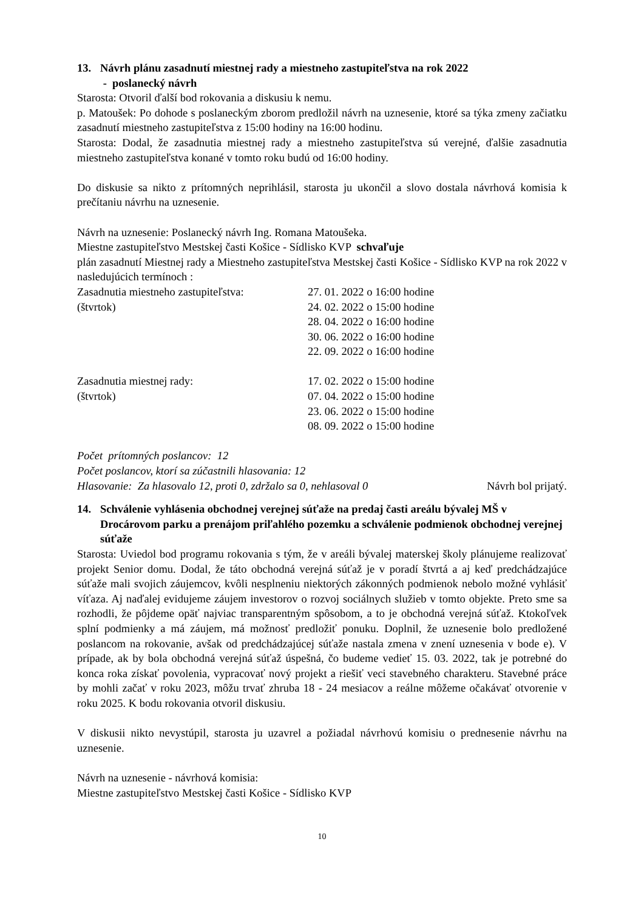13. Návrh plánu zasadnutí miestnej rady a miestneho zastupiteľstva na rok 2022
- poslanecký návrh
Starosta: Otvoril ďalší bod rokovania a diskusiu k nemu.
p. Matoušek: Po dohode s poslaneckým zborom predložil návrh na uznesenie, ktoré sa týka zmeny začiatku zasadnutí miestneho zastupiteľstva z 15:00 hodiny na 16:00 hodinu.
Starosta: Dodal, že zasadnutia miestnej rady a miestneho zastupiteľstva sú verejné, ďalšie zasadnutia miestneho zastupiteľstva konané v tomto roku budú od 16:00 hodiny.
Do diskusie sa nikto z prítomných neprihlásil, starosta ju ukončil a slovo dostala návrhová komisia k prečítaniu návrhu na uznesenie.
Návrh na uznesenie: Poslanecký návrh Ing. Romana Matoušeka.
Miestne zastupiteľstvo Mestskej časti Košice - Sídlisko KVP schvaľuje
plán zasadnutí Miestnej rady a Miestneho zastupiteľstva Mestskej časti Košice - Sídlisko KVP na rok 2022 v nasledujúcich termínoch :
Zasadnutia miestneho zastupiteľstva: 27. 01. 2022 o 16:00 hodine
(štvrtok) 24. 02. 2022 o 15:00 hodine
28. 04. 2022 o 16:00 hodine
30. 06. 2022 o 16:00 hodine
22. 09. 2022 o 16:00 hodine
Zasadnutia miestnej rady: 17. 02. 2022 o 15:00 hodine
(štvrtok) 07. 04. 2022 o 15:00 hodine
23. 06. 2022 o 15:00 hodine
08. 09. 2022 o 15:00 hodine
Počet prítomných poslancov: 12
Počet poslancov, ktorí sa zúčastnili hlasovania: 12
Hlasovanie: Za hlasovalo 12, proti 0, zdržalo sa 0, nehlasoval 0 Návrh bol prijatý.
14. Schválenie vyhlásenia obchodnej verejnej súťaže na predaj časti areálu bývalej MŠ v Drocárovom parku a prenájom priľahlého pozemku a schválenie podmienok obchodnej verejnej súťaže
Starosta: Uviedol bod programu rokovania s tým, že v areáli bývalej materskej školy plánujeme realizovať projekt Senior domu. Dodal, že táto obchodná verejná súťaž je v poradí štvrtá a aj keď predchádzajúce súťaže mali svojich záujemcov, kvôli nesplneniu niektorých zákonných podmienok nebolo možné vyhlásiť víťaza. Aj naďalej evidujeme záujem investorov o rozvoj sociálnych služieb v tomto objekte. Preto sme sa rozhodli, že pôjdeme opäť najviac transparentným spôsobom, a to je obchodná verejná súťaž. Ktokoľvek splní podmienky a má záujem, má možnosť predložiť ponuku. Doplnil, že uznesenie bolo predložené poslancom na rokovanie, avšak od predchádzajúcej súťaže nastala zmena v znení uznesenia v bode e). V prípade, ak by bola obchodná verejná súťaž úspešná, čo budeme vedieť 15. 03. 2022, tak je potrebné do konca roka získať povolenia, vypracovať nový projekt a riešiť veci stavebného charakteru. Stavebné práce by mohli začať v roku 2023, môžu trvať zhruba 18 - 24 mesiacov a reálne môžeme očakávať otvorenie v roku 2025. K bodu rokovania otvoril diskusiu.
V diskusii nikto nevystúpil, starosta ju uzavrel a požiadal návrhovú komisiu o prednesenie návrhu na uznesenie.
Návrh na uznesenie - návrhová komisia:
Miestne zastupiteľstvo Mestskej časti Košice - Sídlisko KVP
10